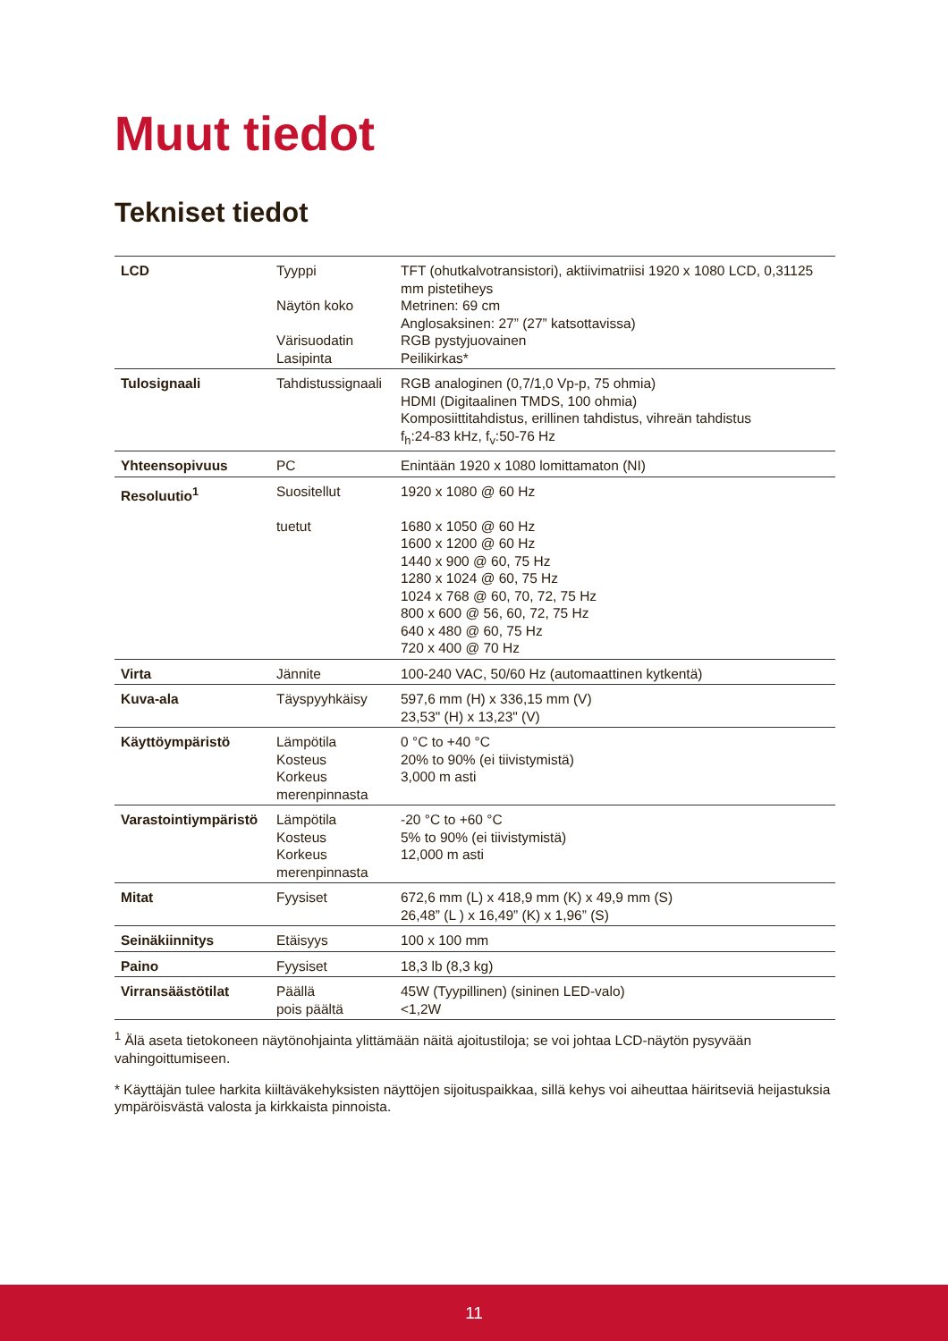Muut tiedot
Tekniset tiedot
| LCD | Tyyppi Näytön koko Värisuodatin Lasipinta | TFT (ohutkalvotransistori), aktiivimatriisi 1920 x 1080 LCD, 0,31125 mm pistetiheys Metrinen: 69 cm Anglosaksinen: 27” (27” katsottavissa) RGB pystyjuovainen Peilikirkas* |
| Tulosignaali | Tahdistussignaali | RGB analoginen (0,7/1,0 Vp-p, 75 ohmia) HDMI (Digitaalinen TMDS, 100 ohmia) Komposiittitahdistus, erillinen tahdistus, vihreän tahdistus f<sub>h</sub>:24-83 kHz, f<sub>v</sub>:50-76 Hz |
| Yhteensopivuus | PC | Enintään 1920 x 1080 lomittamaton (NI) |
| Resoluutio<sup>1</sup> | Suositellut tuetut | 1920 x 1080 @ 60 Hz 1680 x 1050 @ 60 Hz 1600 x 1200 @ 60 Hz 1440 x 900 @ 60, 75 Hz 1280 x 1024 @ 60, 75 Hz 1024 x 768 @ 60, 70, 72, 75 Hz 800 x 600 @ 56, 60, 72, 75 Hz 640 x 480 @ 60, 75 Hz 720 x 400 @ 70 Hz |
| Virta | Jännite | 100-240 VAC, 50/60 Hz (automaattinen kytkentä) |
| Kuva-ala | Täyspyyhkäisy | 597,6 mm (H) x 336,15 mm (V) 23,53" (H) x 13,23" (V) |
| Käyttöympäristö | Lämpötila Kosteus Korkeus merenpinnasta | 0 °C to +40 °C 20% to 90% (ei tiivistymistä) 3,000 m asti |
| Varastointiympäristö | Lämpötila Kosteus Korkeus merenpinnasta | -20 °C to +60 °C 5% to 90% (ei tiivistymistä) 12,000 m asti |
| Mitat | Fyysiset | 672,6 mm (L) x 418,9 mm (K) x 49,9 mm (S) 26,48” (L ) x 16,49” (K) x 1,96” (S) |
| Seinäkiinnitys | Etäisyys | 100 x 100 mm |
| Paino | Fyysiset | 18,3 lb (8,3 kg) |
| Virransäästötilat | Päällä pois päältä | 45W (Tyypillinen) (sininen LED-valo) <1,2W |
<sup>1</sup> Älä aseta tietokoneen näytönohjainta ylittämään näitä ajoitustiloja; se voi johtaa LCD-näytön pysyvään vahingoittumiseen.
* Käyttäjän tulee harkita kiiltäväkehyksisten näyttöjen sijoituspaikkaa, sillä kehys voi aiheuttaa häiritseviä heijastuksia ympäröisvästä valosta ja kirkkaista pinnoista.
11